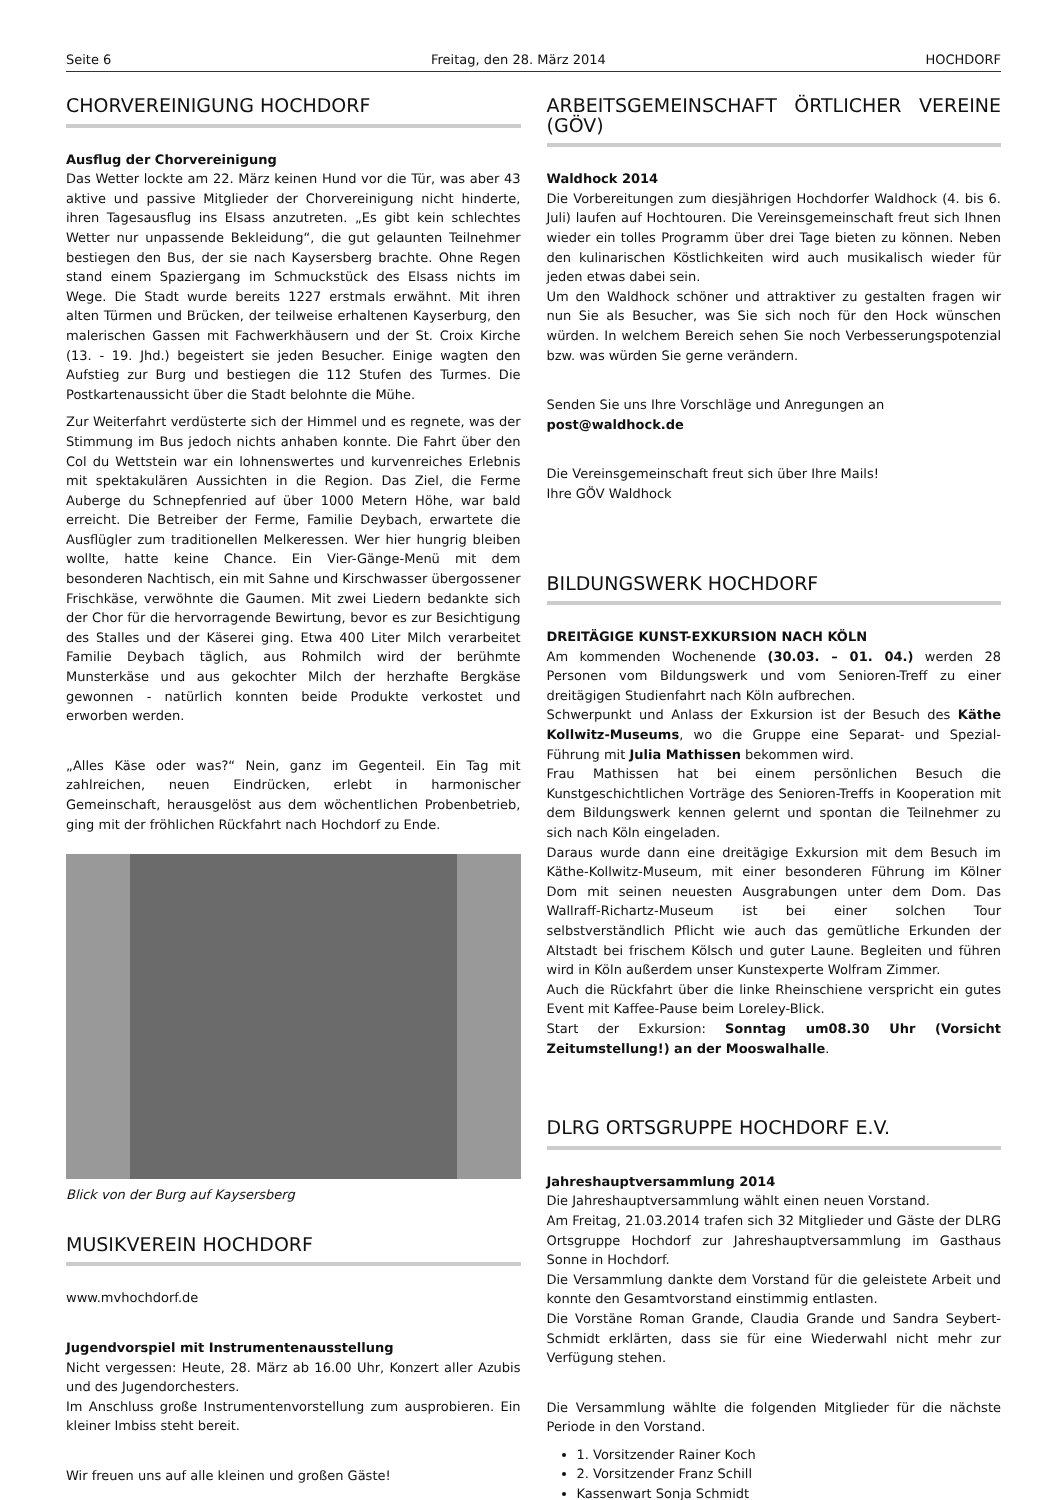Seite 6 Freitag, den 28. März 2014 HOCHDORF
CHORVEREINIGUNG HOCHDORF
Ausflug der Chorvereinigung
Das Wetter lockte am 22. März keinen Hund vor die Tür, was aber 43 aktive und passive Mitglieder der Chorvereinigung nicht hinderte, ihren Tagesausflug ins Elsass anzutreten. „Es gibt kein schlechtes Wetter nur unpassende Bekleidung“, die gut gelaunten Teilnehmer bestiegen den Bus, der sie nach Kaysersberg brachte. Ohne Regen stand einem Spaziergang im Schmuckstück des Elsass nichts im Wege. Die Stadt wurde bereits 1227 erstmals erwähnt. Mit ihren alten Türmen und Brücken, der teilweise erhaltenen Kayserburg, den malerischen Gassen mit Fachwerkhäusern und der St. Croix Kirche (13. - 19. Jhd.) begeistert sie jeden Besucher. Einige wagten den Aufstieg zur Burg und bestiegen die 112 Stufen des Turmes. Die Postkartenaussicht über die Stadt belohnte die Mühe.
Zur Weiterfahrt verdüsterte sich der Himmel und es regnete, was der Stimmung im Bus jedoch nichts anhaben konnte. Die Fahrt über den Col du Wettstein war ein lohnenswertes und kurvenreiches Erlebnis mit spektakulären Aussichten in die Region. Das Ziel, die Ferme Auberge du Schnepfenried auf über 1000 Metern Höhe, war bald erreicht. Die Betreiber der Ferme, Familie Deybach, erwartete die Ausflügler zum traditionellen Melkeressen. Wer hier hungrig bleiben wollte, hatte keine Chance. Ein Vier-Gänge-Menü mit dem besonderen Nachtisch, ein mit Sahne und Kirschwasser übergossener Frischkäse, verwöhnte die Gaumen. Mit zwei Liedern bedankte sich der Chor für die hervorragende Bewirtung, bevor es zur Besichtigung des Stalles und der Käserei ging. Etwa 400 Liter Milch verarbeitet Familie Deybach täglich, aus Rohmilch wird der berühmte Munsterkäse und aus gekochter Milch der herzhafte Bergkäse gewonnen - natürlich konnten beide Produkte verkostet und erworben werden.
„Alles Käse oder was?“ Nein, ganz im Gegenteil. Ein Tag mit zahlreichen, neuen Eindrücken, erlebt in harmonischer Gemeinschaft, herausgelöst aus dem wöchentlichen Probenbetrieb, ging mit der fröhlichen Rückfahrt nach Hochdorf zu Ende.
Blick von der Burg auf Kaysersberg
MUSIKVEREIN HOCHDORF
www.mvhochdorf.de
Jugendvorspiel mit Instrumentenausstellung
Nicht vergessen: Heute, 28. März ab 16.00 Uhr, Konzert aller Azubis und des Jugendorchesters.
Im Anschluss große Instrumentenvorstellung zum ausprobieren. Ein kleiner Imbiss steht bereit.
Wir freuen uns auf alle kleinen und großen Gäste!
ARBEITSGEMEINSCHAFT ÖRTLICHER VEREINE (GÖV)
Waldhock 2014
Die Vorbereitungen zum diesjährigen Hochdorfer Waldhock (4. bis 6. Juli) laufen auf Hochtouren. Die Vereinsgemeinschaft freut sich Ihnen wieder ein tolles Programm über drei Tage bieten zu können. Neben den kulinarischen Köstlichkeiten wird auch musikalisch wieder für jeden etwas dabei sein.
Um den Waldhock schöner und attraktiver zu gestalten fragen wir nun Sie als Besucher, was Sie sich noch für den Hock wünschen würden. In welchem Bereich sehen Sie noch Verbesserungspotenzial bzw. was würden Sie gerne verändern.
Senden Sie uns Ihre Vorschläge und Anregungen an
post@waldhock.de
Die Vereinsgemeinschaft freut sich über Ihre Mails!
Ihre GÖV Waldhock
BILDUNGSWERK HOCHDORF
DREITÄGIGE KUNST-EXKURSION NACH KÖLN
Am kommenden Wochenende (30.03. – 01. 04.) werden 28 Personen vom Bildungswerk und vom Senioren-Treff zu einer dreitägigen Studienfahrt nach Köln aufbrechen.
Schwerpunkt und Anlass der Exkursion ist der Besuch des Käthe Kollwitz-Museums, wo die Gruppe eine Separat- und Spezial-Führung mit Julia Mathissen bekommen wird.
Frau Mathissen hat bei einem persönlichen Besuch die Kunstgeschichtlichen Vorträge des Senioren-Treffs in Kooperation mit dem Bildungswerk kennen gelernt und spontan die Teilnehmer zu sich nach Köln eingeladen.
Daraus wurde dann eine dreitägige Exkursion mit dem Besuch im Käthe-Kollwitz-Museum, mit einer besonderen Führung im Kölner Dom mit seinen neuesten Ausgrabungen unter dem Dom. Das Wallraff-Richartz-Museum ist bei einer solchen Tour selbstverständlich Pflicht wie auch das gemütliche Erkunden der Altstadt bei frischem Kölsch und guter Laune. Begleiten und führen wird in Köln außerdem unser Kunstexperte Wolfram Zimmer.
Auch die Rückfahrt über die linke Rheinschiene verspricht ein gutes Event mit Kaffee-Pause beim Loreley-Blick.
Start der Exkursion: Sonntag um08.30 Uhr (Vorsicht Zeitumstellung!) an der Mooswalhalle.
DLRG ORTSGRUPPE HOCHDORF E.V.
Jahreshauptversammlung 2014
Die Jahreshauptversammlung wählt einen neuen Vorstand.
Am Freitag, 21.03.2014 trafen sich 32 Mitglieder und Gäste der DLRG Ortsgruppe Hochdorf zur Jahreshauptversammlung im Gasthaus Sonne in Hochdorf.
Die Versammlung dankte dem Vorstand für die geleistete Arbeit und konnte den Gesamtvorstand einstimmig entlasten.
Die Vorstäne Roman Grande, Claudia Grande und Sandra Seybert-Schmidt erklärten, dass sie für eine Wiederwahl nicht mehr zur Verfügung stehen.
Die Versammlung wählte die folgenden Mitglieder für die nächste Periode in den Vorstand.
1. Vorsitzender Rainer Koch
2. Vorsitzender Franz Schill
Kassenwart Sonja Schmidt